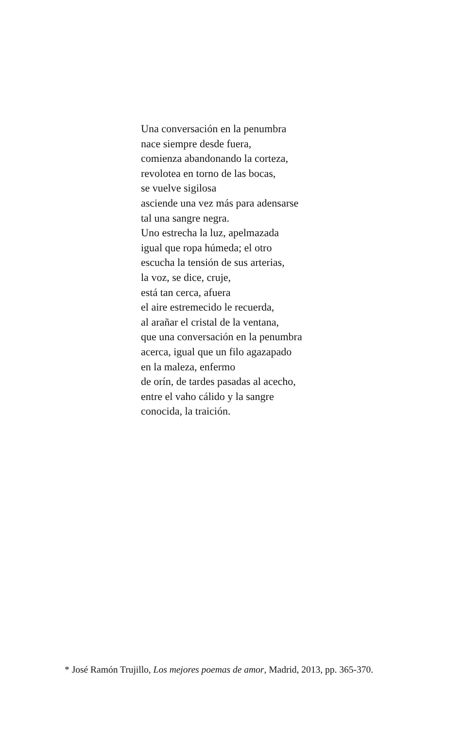Una conversación en la penumbra
nace siempre desde fuera,
comienza abandonando la corteza,
revolotea en torno de las bocas,
se vuelve sigilosa
asciende una vez más para adensarse
tal una sangre negra.
Uno estrecha la luz, apelmazada
igual que ropa húmeda; el otro
escucha la tensión de sus arterias,
la voz, se dice, cruje,
está tan cerca, afuera
el aire estremecido le recuerda,
al arañar el cristal de la ventana,
que una conversación en la penumbra
acerca, igual que un filo agazapado
en la maleza, enfermo
de orín, de tardes pasadas al acecho,
entre el vaho cálido y la sangre
conocida, la traición.
* José Ramón Trujillo, Los mejores poemas de amor, Madrid, 2013, pp. 365-370.